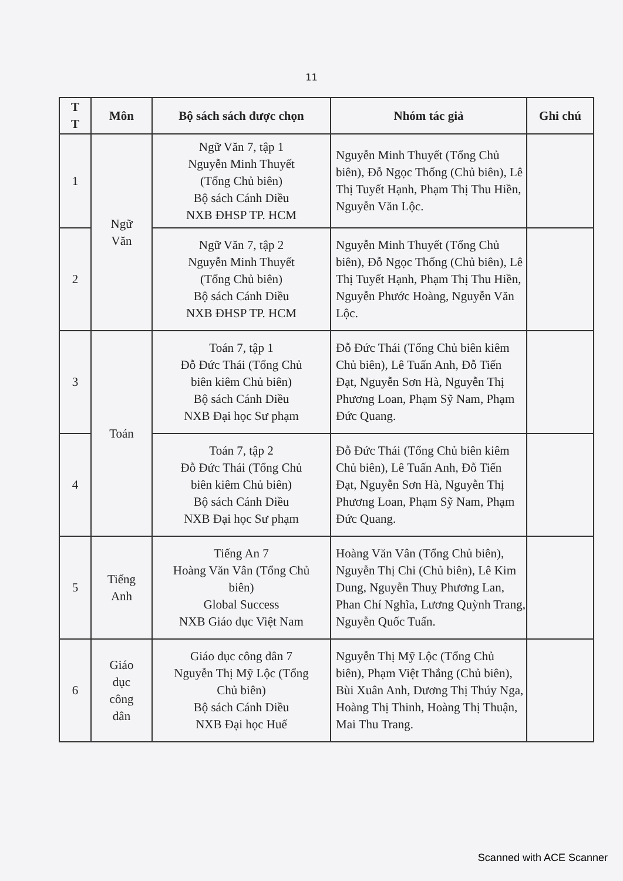11
| T T | Môn | Bộ sách sách được chọn | Nhóm tác giả | Ghi chú |
| --- | --- | --- | --- | --- |
| 1 | Ngữ Văn | Ngữ Văn 7, tập 1 Nguyễn Minh Thuyết (Tổng Chủ biên) Bộ sách Cánh Diều NXB ĐHSP TP. HCM | Nguyễn Minh Thuyết (Tổng Chủ biên), Đỗ Ngọc Thống (Chủ biên), Lê Thị Tuyết Hạnh, Phạm Thị Thu Hiền, Nguyễn Văn Lộc. | |
| 2 | | Ngữ Văn 7, tập 2 Nguyễn Minh Thuyết (Tổng Chủ biên) Bộ sách Cánh Diều NXB ĐHSP TP. HCM | Nguyễn Minh Thuyết (Tổng Chủ biên), Đỗ Ngọc Thống (Chủ biên), Lê Thị Tuyết Hạnh, Phạm Thị Thu Hiền, Nguyễn Phước Hoàng, Nguyễn Văn Lộc. | |
| 3 | Toán | Toán 7, tập 1 Đỗ Đức Thái (Tổng Chủ biên kiêm Chủ biên) Bộ sách Cánh Diều NXB Đại học Sư phạm | Đỗ Đức Thái (Tổng Chủ biên kiêm Chủ biên), Lê Tuấn Anh, Đỗ Tiến Đạt, Nguyễn Sơn Hà, Nguyễn Thị Phương Loan, Phạm Sỹ Nam, Phạm Đức Quang. | |
| 4 | | Toán 7, tập 2 Đỗ Đức Thái (Tổng Chủ biên kiêm Chủ biên) Bộ sách Cánh Diều NXB Đại học Sư phạm | Đỗ Đức Thái (Tổng Chủ biên kiêm Chủ biên), Lê Tuấn Anh, Đỗ Tiến Đạt, Nguyễn Sơn Hà, Nguyễn Thị Phương Loan, Phạm Sỹ Nam, Phạm Đức Quang. | |
| 5 | Tiếng Anh | Tiếng An 7 Hoàng Văn Vân (Tổng Chủ biên) Global Success NXB Giáo dục Việt Nam | Hoàng Văn Vân (Tổng Chủ biên), Nguyễn Thị Chi (Chủ biên), Lê Kim Dung, Nguyễn Thuỵ Phương Lan, Phan Chí Nghĩa, Lương Quỳnh Trang, Nguyễn Quốc Tuấn. | |
| 6 | Giáo dục công dân | Giáo dục công dân 7 Nguyễn Thị Mỹ Lộc (Tổng Chủ biên) Bộ sách Cánh Diều NXB Đại học Huế | Nguyễn Thị Mỹ Lộc (Tổng Chủ biên), Phạm Việt Thắng (Chủ biên), Bùi Xuân Anh, Dương Thị Thúy Nga, Hoàng Thị Thinh, Hoàng Thị Thuận, Mai Thu Trang. | |
Scanned with ACE Scanner